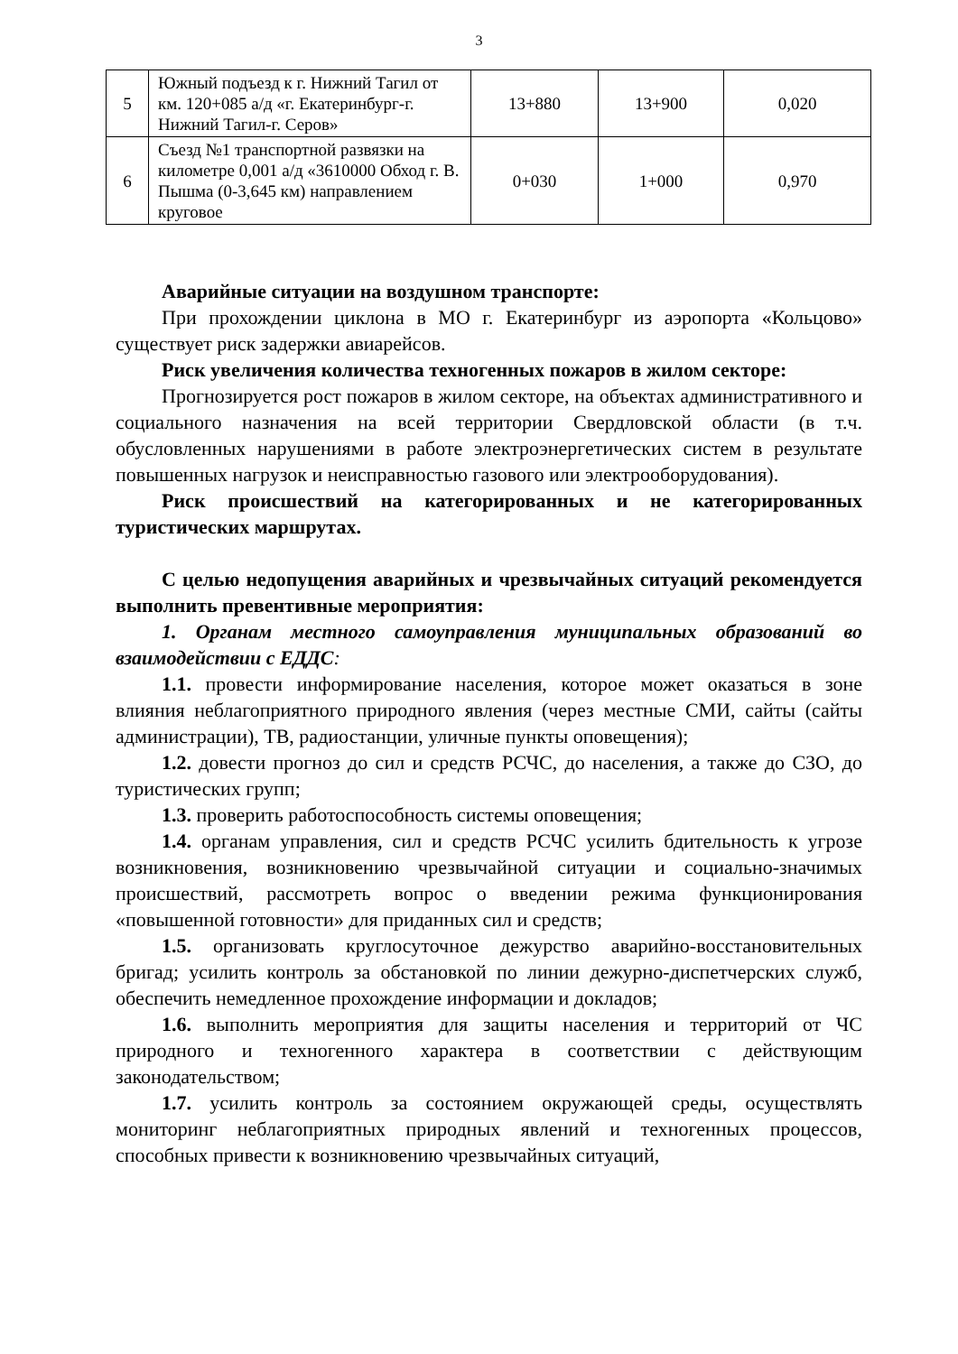3
| 5 | Южный подъезд к г. Нижний Тагил от км. 120+085 а/д «г. Екатеринбург-г. Нижний Тагил-г. Серов» | 13+880 | 13+900 | 0,020 |
| 6 | Съезд №1 транспортной развязки на километре 0,001 а/д «3610000 Обход г. В. Пышма (0-3,645 км) направлением круговое | 0+030 | 1+000 | 0,970 |
Аварийные ситуации на воздушном транспорте:
При прохождении циклона в МО г. Екатеринбург из аэропорта «Кольцово» существует риск задержки авиарейсов.
Риск увеличения количества техногенных пожаров в жилом секторе:
Прогнозируется рост пожаров в жилом секторе, на объектах административного и социального назначения на всей территории Свердловской области (в т.ч. обусловленных нарушениями в работе электроэнергетических систем в результате повышенных нагрузок и неисправностью газового или электрооборудования).
Риск происшествий на категорированных и не категорированных туристических маршрутах.
С целью недопущения аварийных и чрезвычайных ситуаций рекомендуется выполнить превентивные мероприятия:
1. Органам местного самоуправления муниципальных образований во взаимодействии с ЕДДС:
1.1. провести информирование населения, которое может оказаться в зоне влияния неблагоприятного природного явления (через местные СМИ, сайты (сайты администрации), ТВ, радиостанции, уличные пункты оповещения);
1.2. довести прогноз до сил и средств РСЧС, до населения, а также до СЗО, до туристических групп;
1.3. проверить работоспособность системы оповещения;
1.4. органам управления, сил и средств РСЧС усилить бдительность к угрозе возникновения, возникновению чрезвычайной ситуации и социально-значимых происшествий, рассмотреть вопрос о введении режима функционирования «повышенной готовности» для приданных сил и средств;
1.5. организовать круглосуточное дежурство аварийно-восстановительных бригад; усилить контроль за обстановкой по линии дежурно-диспетчерских служб, обеспечить немедленное прохождение информации и докладов;
1.6. выполнить мероприятия для защиты населения и территорий от ЧС природного и техногенного характера в соответствии с действующим законодательством;
1.7. усилить контроль за состоянием окружающей среды, осуществлять мониторинг неблагоприятных природных явлений и техногенных процессов, способных привести к возникновению чрезвычайных ситуаций,